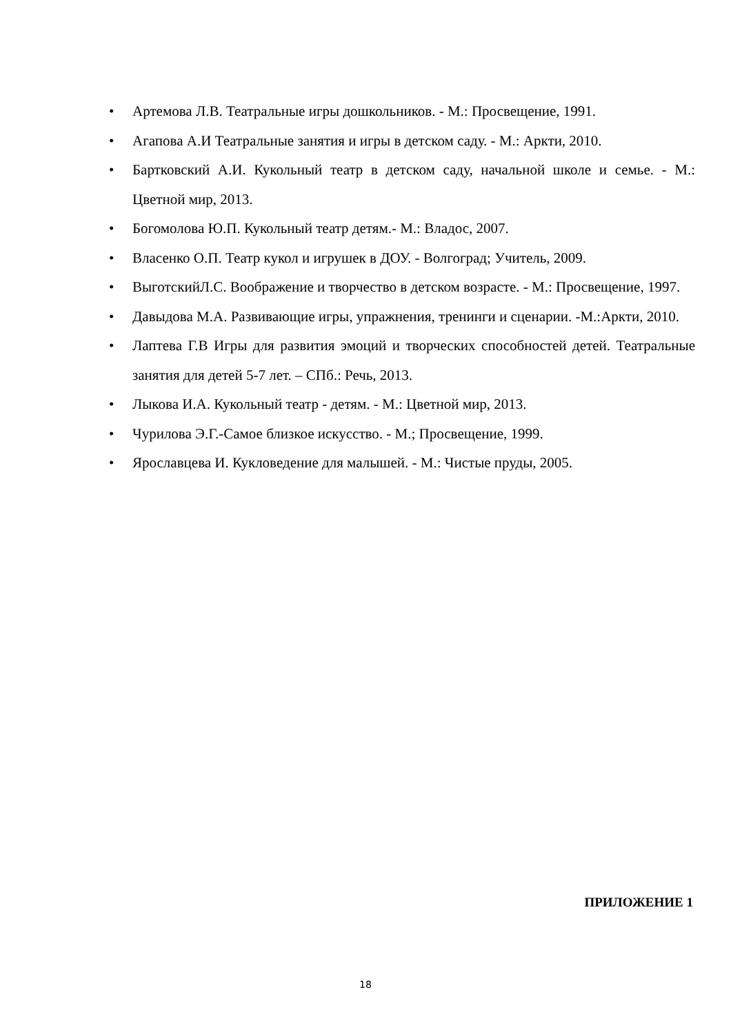• Артемова Л.В. Театральные игры дошкольников. - М.: Просвещение, 1991.
• Агапова А.И Театральные занятия и игры в детском саду. - М.: Аркти, 2010.
• Бартковский А.И. Кукольный театр в детском саду, начальной школе и семье. - М.: Цветной мир, 2013.
• Богомолова Ю.П. Кукольный театр детям.- М.: Владос, 2007.
• Власенко О.П. Театр кукол и игрушек в ДОУ. - Волгоград; Учитель, 2009.
• ВыготскийЛ.С. Воображение и творчество в детском возрасте. - М.: Просвещение, 1997.
• Давыдова М.А. Развивающие игры, упражнения, тренинги и сценарии. -М.:Аркти, 2010.
• Лаптева Г.В Игры для развития эмоций и творческих способностей детей. Театральные занятия для детей 5-7 лет. – СПб.: Речь, 2013.
• Лыкова И.А. Кукольный театр - детям. - М.: Цветной мир, 2013.
• Чурилова Э.Г.-Самое близкое искусство. - М.; Просвещение, 1999.
• Ярославцева И. Кукловедение для малышей. - М.: Чистые пруды, 2005.
ПРИЛОЖЕНИЕ 1
18